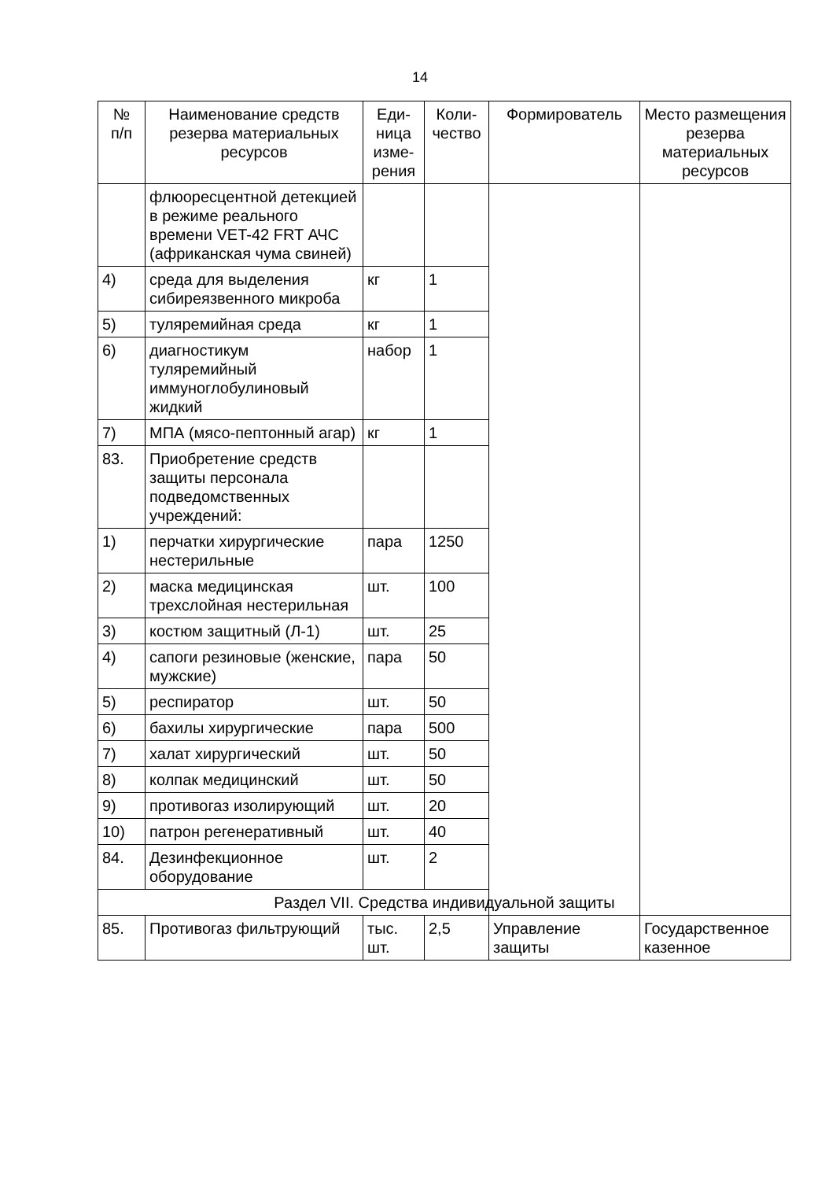14
| № п/п | Наименование средств резерва материальных ресурсов | Еди- ница изме- рения | Коли- чество | Формирователь | Место размещения резерва материальных ресурсов |
| --- | --- | --- | --- | --- | --- |
| | флюоресцентной детекцией в режиме реального времени VET-42 FRT АЧС (африканская чума свиней) | | | | |
| 4) | среда для выделения сибиреязвенного микроба | кг | 1 | | |
| 5) | туляремийная среда | кг | 1 | | |
| 6) | диагностикум туляремийный иммуноглобулиновый жидкий | набор | 1 | | |
| 7) | МПА (мясо-пептонный агар) | кг | 1 | | |
| 83. | Приобретение средств защиты персонала подведомственных учреждений: | | | | |
| 1) | перчатки хирургические нестерильные | пара | 1250 | | |
| 2) | маска медицинская трехслойная нестерильная | шт. | 100 | | |
| 3) | костюм защитный (Л-1) | шт. | 25 | | |
| 4) | сапоги резиновые (женские, мужские) | пара | 50 | | |
| 5) | респиратор | шт. | 50 | | |
| 6) | бахилы хирургические | пара | 500 | | |
| 7) | халат хирургический | шт. | 50 | | |
| 8) | колпак медицинский | шт. | 50 | | |
| 9) | противогаз изолирующий | шт. | 20 | | |
| 10) | патрон регенеративный | шт. | 40 | | |
| 84. | Дезинфекционное оборудование | шт. | 2 | | |
| Раздел VII. Средства индивидуальной защиты | | | | | |
| 85. | Противогаз фильтрующий | тыс. шт. | 2,5 | Управление защиты | Государственное казенное |